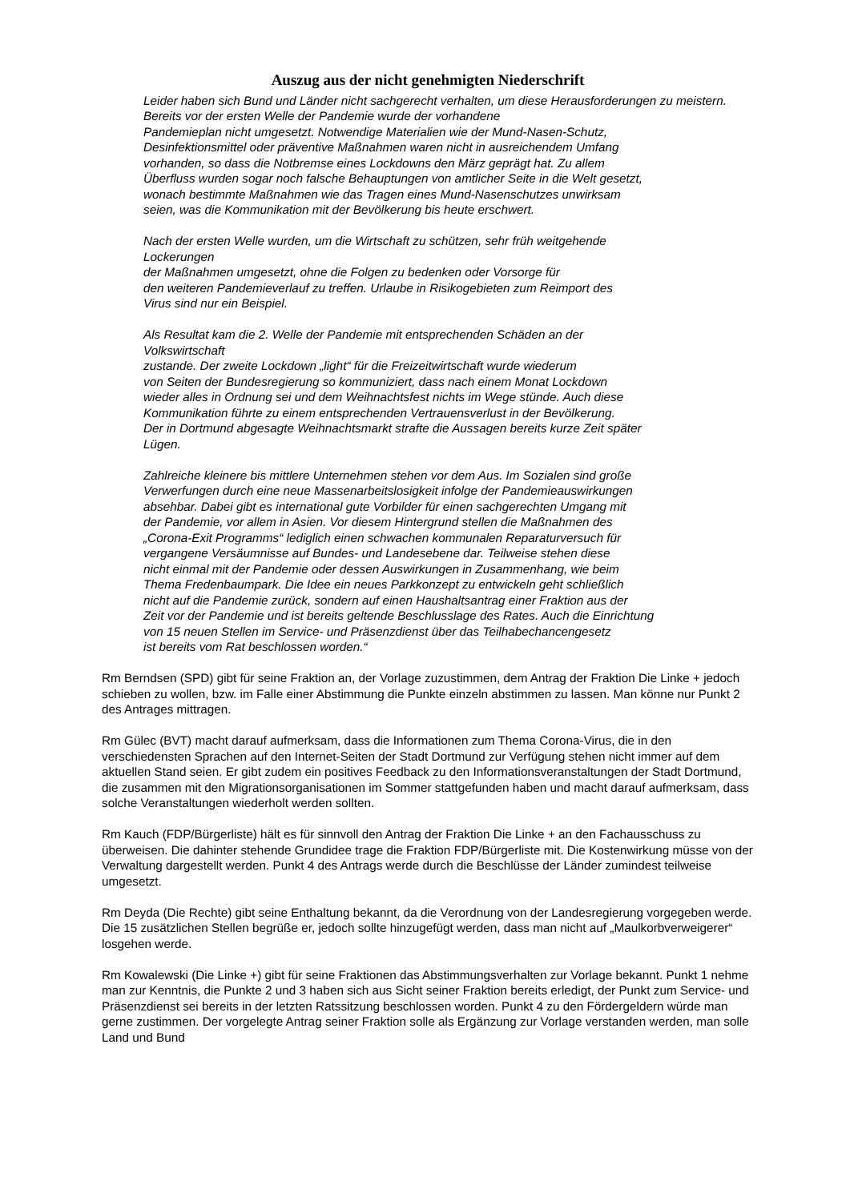Auszug aus der nicht genehmigten Niederschrift
Leider haben sich Bund und Länder nicht sachgerecht verhalten, um diese Herausforderungen zu meistern. Bereits vor der ersten Welle der Pandemie wurde der vorhandene
Pandemieplan nicht umgesetzt. Notwendige Materialien wie der Mund-Nasen-Schutz,
Desinfektionsmittel oder präventive Maßnahmen waren nicht in ausreichendem Umfang
vorhanden, so dass die Notbremse eines Lockdowns den März geprägt hat. Zu allem
Überfluss wurden sogar noch falsche Behauptungen von amtlicher Seite in die Welt gesetzt,
wonach bestimmte Maßnahmen wie das Tragen eines Mund-Nasenschutzes unwirksam
seien, was die Kommunikation mit der Bevölkerung bis heute erschwert.
Nach der ersten Welle wurden, um die Wirtschaft zu schützen, sehr früh weitgehende
Lockerungen
der Maßnahmen umgesetzt, ohne die Folgen zu bedenken oder Vorsorge für
den weiteren Pandemieverlauf zu treffen. Urlaube in Risikogebieten zum Reimport des
Virus sind nur ein Beispiel.
Als Resultat kam die 2. Welle der Pandemie mit entsprechenden Schäden an der
Volkswirtschaft
zustande. Der zweite Lockdown „light“ für die Freizeitwirtschaft wurde wiederum
von Seiten der Bundesregierung so kommuniziert, dass nach einem Monat Lockdown
wieder alles in Ordnung sei und dem Weihnachtsfest nichts im Wege stünde. Auch diese
Kommunikation führte zu einem entsprechenden Vertrauensverlust in der Bevölkerung.
Der in Dortmund abgesagte Weihnachtsmarkt strafte die Aussagen bereits kurze Zeit später
Lügen.
Zahlreiche kleinere bis mittlere Unternehmen stehen vor dem Aus. Im Sozialen sind große
Verwerfungen durch eine neue Massenarbeitslosigkeit infolge der Pandemieauswirkungen
absehbar. Dabei gibt es international gute Vorbilder für einen sachgerechten Umgang mit
der Pandemie, vor allem in Asien. Vor diesem Hintergrund stellen die Maßnahmen des
„Corona-Exit Programms“ lediglich einen schwachen kommunalen Reparaturversuch für
vergangene Versäumnisse auf Bundes- und Landesebene dar. Teilweise stehen diese
nicht einmal mit der Pandemie oder dessen Auswirkungen in Zusammenhang, wie beim
Thema Fredenbaumpark. Die Idee ein neues Parkkonzept zu entwickeln geht schließlich
nicht auf die Pandemie zurück, sondern auf einen Haushaltsantrag einer Fraktion aus der
Zeit vor der Pandemie und ist bereits geltende Beschlusslage des Rates. Auch die Einrichtung
von 15 neuen Stellen im Service- und Präsenzdienst über das Teilhabechancengesetz
ist bereits vom Rat beschlossen worden.“
Rm Berndsen (SPD) gibt für seine Fraktion an, der Vorlage zuzustimmen, dem Antrag der Fraktion Die Linke + jedoch schieben zu wollen, bzw. im Falle einer Abstimmung die Punkte einzeln abstimmen zu lassen. Man könne nur Punkt 2 des Antrages mittragen.
Rm Gülec (BVT) macht darauf aufmerksam, dass die Informationen zum Thema Corona-Virus, die in den verschiedensten Sprachen auf den Internet-Seiten der Stadt Dortmund zur Verfügung stehen nicht immer auf dem aktuellen Stand seien. Er gibt zudem ein positives Feedback zu den Informationsveranstaltungen der Stadt Dortmund, die zusammen mit den Migrationsorganisationen im Sommer stattgefunden haben und macht darauf aufmerksam, dass solche Veranstaltungen wiederholt werden sollten.
Rm Kauch (FDP/Bürgerliste) hält es für sinnvoll den Antrag der Fraktion Die Linke + an den Fachausschuss zu überweisen. Die dahinter stehende Grundidee trage die Fraktion FDP/Bürgerliste mit. Die Kostenwirkung müsse von der Verwaltung dargestellt werden. Punkt 4 des Antrags werde durch die Beschlüsse der Länder zumindest teilweise umgesetzt.
Rm Deyda (Die Rechte) gibt seine Enthaltung bekannt, da die Verordnung von der Landesregierung vorgegeben werde. Die 15 zusätzlichen Stellen begrüße er, jedoch sollte hinzugefügt werden, dass man nicht auf „Maulkorbverweigerer“ losgehen werde.
Rm Kowalewski (Die Linke +) gibt für seine Fraktionen das Abstimmungsverhalten zur Vorlage bekannt. Punkt 1 nehme man zur Kenntnis, die Punkte 2 und 3 haben sich aus Sicht seiner Fraktion bereits erledigt, der Punkt zum Service- und Präsenzdienst sei bereits in der letzten Ratssitzung beschlossen worden. Punkt 4 zu den Fördergeldern würde man gerne zustimmen. Der vorgelegte Antrag seiner Fraktion solle als Ergänzung zur Vorlage verstanden werden, man solle Land und Bund